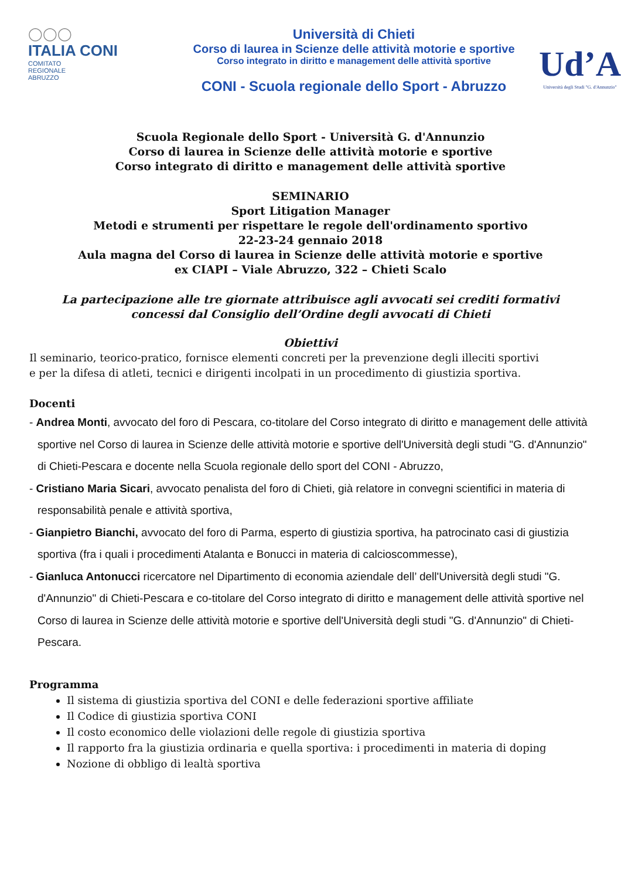◯◯◯
ITALIA CONI
COMITATO
REGIONALE
ABRUZZO
Università di Chieti
Corso di laurea in Scienze delle attività motorie e sportive
Corso integrato in diritto e management delle attività sportive
CONI - Scuola regionale dello Sport - Abruzzo
Ud’A
Università degli Studi "G. d'Annunzio"
Scuola Regionale dello Sport - Università G. d'Annunzio
Corso di laurea in Scienze delle attività motorie e sportive
Corso integrato di diritto e management delle attività sportive
SEMINARIO
Sport Litigation Manager
Metodi e strumenti per rispettare le regole dell'ordinamento sportivo
22-23-24 gennaio 2018
Aula magna del Corso di laurea in Scienze delle attività motorie e sportive
ex CIAPI – Viale Abruzzo, 322 – Chieti Scalo
La partecipazione alle tre giornate attribuisce agli avvocati sei crediti formativi
concessi dal Consiglio dell’Ordine degli avvocati di Chieti
Obiettivi
Il seminario, teorico-pratico, fornisce elementi concreti per la prevenzione degli illeciti sportivi
e per la difesa di atleti, tecnici e dirigenti incolpati in un procedimento di giustizia sportiva.
Docenti
- Andrea Monti, avvocato del foro di Pescara, co-titolare del Corso integrato di diritto e management delle attività sportive nel Corso di laurea in Scienze delle attività motorie e sportive dell'Università degli studi "G. d'Annunzio" di Chieti-Pescara e docente nella Scuola regionale dello sport del CONI - Abruzzo,
- Cristiano Maria Sicari, avvocato penalista del foro di Chieti, già relatore in convegni scientifici in materia di responsabilità penale e attività sportiva,
- Gianpietro Bianchi, avvocato del foro di Parma, esperto di giustizia sportiva, ha patrocinato casi di giustizia sportiva (fra i quali i procedimenti Atalanta e Bonucci in materia di calcioscommesse),
- Gianluca Antonucci ricercatore nel Dipartimento di economia aziendale dell’ dell'Università degli studi "G. d'Annunzio" di Chieti-Pescara e co-titolare del Corso integrato di diritto e management delle attività sportive nel Corso di laurea in Scienze delle attività motorie e sportive dell'Università degli studi "G. d'Annunzio" di Chieti-Pescara.
Programma
Il sistema di giustizia sportiva del CONI e delle federazioni sportive affiliate
Il Codice di giustizia sportiva CONI
Il costo economico delle violazioni delle regole di giustizia sportiva
Il rapporto fra la giustizia ordinaria e quella sportiva: i procedimenti in materia di doping
Nozione di obbligo di lealtà sportiva